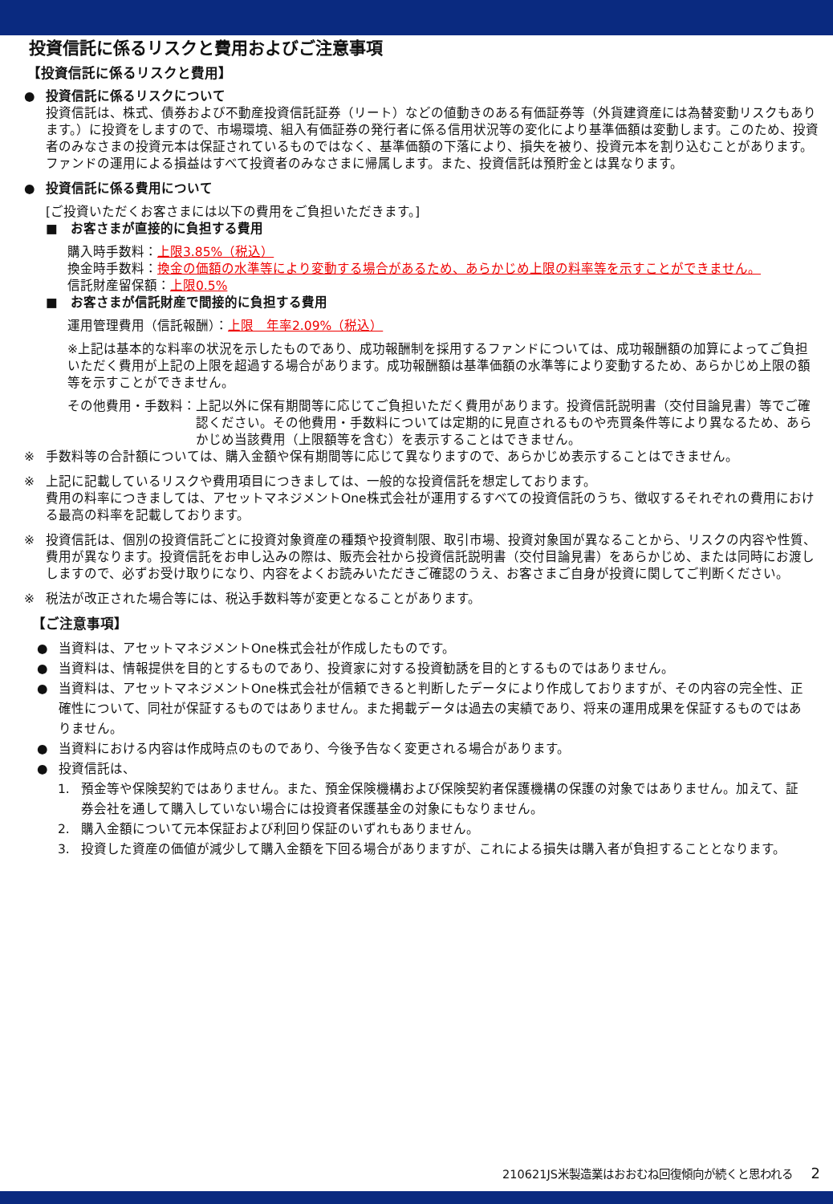投資信託に係るリスクと費用およびご注意事項
【投資信託に係るリスクと費用】
● 投資信託に係るリスクについて
投資信託は、株式、債券および不動産投資信託証券（リート）などの値動きのある有価証券等（外貨建資産には為替変動リスクもあります。）に投資をしますので、市場環境、組入有価証券の発行者に係る信用状況等の変化により基準価額は変動します。このため、投資者のみなさまの投資元本は保証されているものではなく、基準価額の下落により、損失を被り、投資元本を割り込むことがあります。ファンドの運用による損益はすべて投資者のみなさまに帰属します。また、投資信託は預貯金とは異なります。
● 投資信託に係る費用について
[ご投資いただくお客さまには以下の費用をご負担いただきます。]
■　お客さまが直接的に負担する費用
購入時手数料：上限3.85%（税込）
換金時手数料：換金の価額の水準等により変動する場合があるため、あらかじめ上限の料率等を示すことができません。
信託財産留保額：上限0.5%
■　お客さまが信託財産で間接的に負担する費用
運用管理費用（信託報酬）：上限　年率2.09%（税込）
※上記は基本的な料率の状況を示したものであり、成功報酬制を採用するファンドについては、成功報酬額の加算によってご負担いただく費用が上記の上限を超過する場合があります。成功報酬額は基準価額の水準等により変動するため、あらかじめ上限の額等を示すことができません。
その他費用・手数料： 上記以外に保有期間等に応じてご負担いただく費用があります。投資信託説明書（交付目論見書）等でご確認ください。その他費用・手数料については定期的に見直されるものや売買条件等により異なるため、あらかじめ当該費用（上限額等を含む）を表示することはできません。
※ 手数料等の合計額については、購入金額や保有期間等に応じて異なりますので、あらかじめ表示することはできません。
※ 上記に記載しているリスクや費用項目につきましては、一般的な投資信託を想定しております。
費用の料率につきましては、アセットマネジメントOne株式会社が運用するすべての投資信託のうち、徴収するそれぞれの費用における最高の料率を記載しております。
※ 投資信託は、個別の投資信託ごとに投資対象資産の種類や投資制限、取引市場、投資対象国が異なることから、リスクの内容や性質、費用が異なります。投資信託をお申し込みの際は、販売会社から投資信託説明書（交付目論見書）をあらかじめ、または同時にお渡ししますので、必ずお受け取りになり、内容をよくお読みいただきご確認のうえ、お客さまご自身が投資に関してご判断ください。
※ 税法が改正された場合等には、税込手数料等が変更となることがあります。
【ご注意事項】
● 当資料は、アセットマネジメントOne株式会社が作成したものです。
● 当資料は、情報提供を目的とするものであり、投資家に対する投資勧誘を目的とするものではありません。
● 当資料は、アセットマネジメントOne株式会社が信頼できると判断したデータにより作成しておりますが、その内容の完全性、正確性について、同社が保証するものではありません。また掲載データは過去の実績であり、将来の運用成果を保証するものではありません。
● 当資料における内容は作成時点のものであり、今後予告なく変更される場合があります。
● 投資信託は、
1. 預金等や保険契約ではありません。また、預金保険機構および保険契約者保護機構の保護の対象ではありません。加えて、証券会社を通して購入していない場合には投資者保護基金の対象にもなりません。
2. 購入金額について元本保証および利回り保証のいずれもありません。
3. 投資した資産の価値が減少して購入金額を下回る場合がありますが、これによる損失は購入者が負担することとなります。
210621JS米製造業はおおむね回復傾向が続くと思われる 2